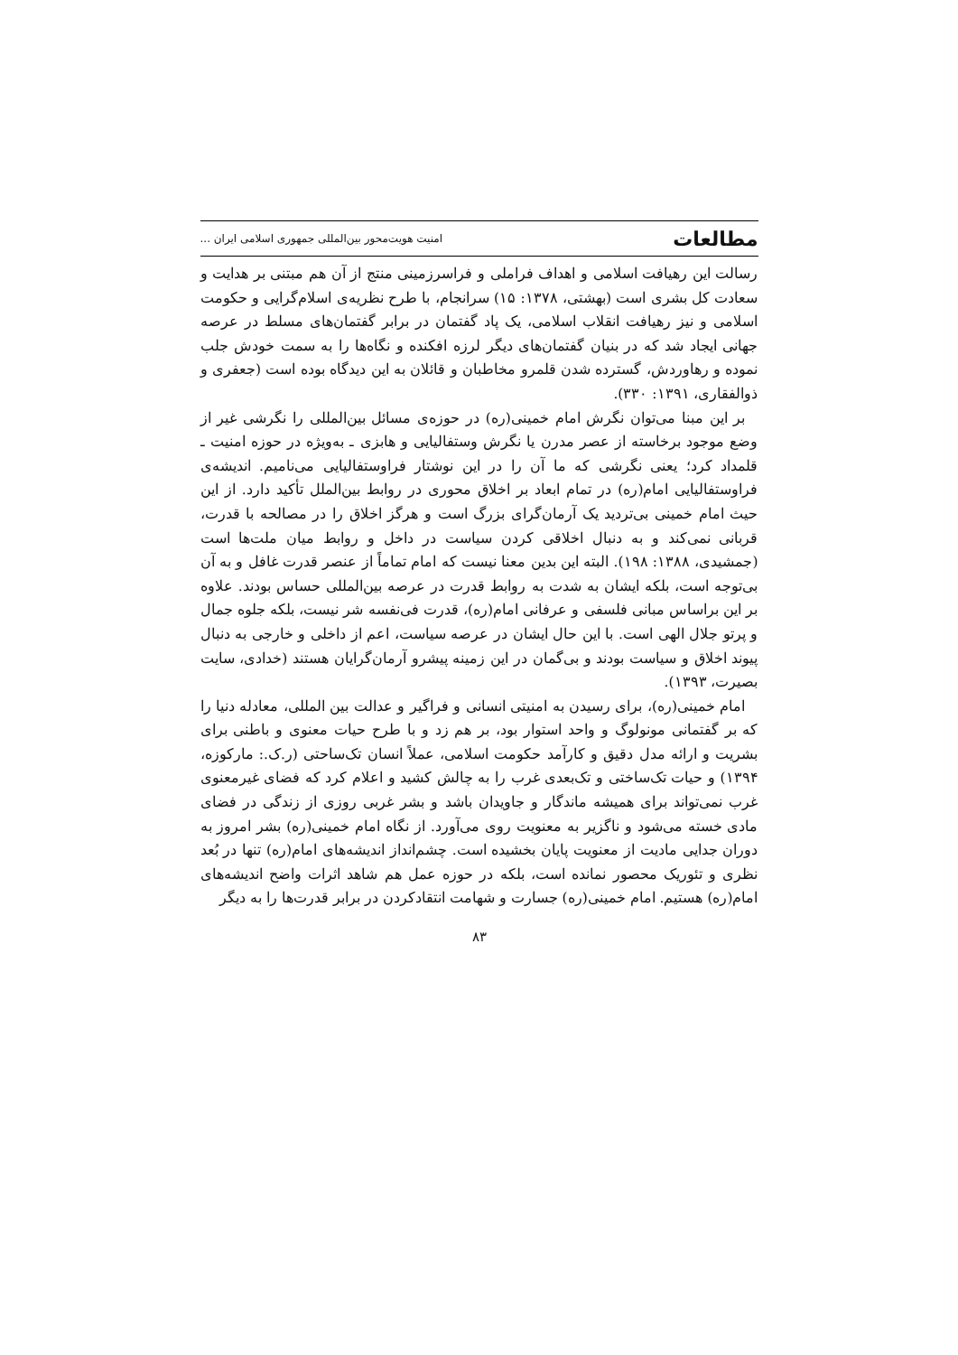مطالعات امنیت هویت‌محور بین‌المللی جمهوری اسلامی ایران ...
رسالت این رهیافت اسلامی و اهداف فراملی و فراسرزمینی منتج از آن هم مبتنی بر هدایت و سعادت کل بشری است (بهشتی، ۱۳۷۸: ۱۵) سرانجام، با طرح نظریه‌ی اسلام‌گرایی و حکومت اسلامی و نیز رهیافت انقلاب اسلامی، یک پاد گفتمان در برابر گفتمان‌های مسلط در عرصه جهانی ایجاد شد که در بنیان گفتمان‌های دیگر لرزه افکنده و نگاه‌ها را به سمت خودش جلب نموده و رهاوردش، گسترده شدن قلمرو مخاطبان و قائلان به این دیدگاه بوده است (جعفری و ذوالفقاری، ۱۳۹۱: ۳۳۰).
بر این مبنا می‌توان نگرش امام خمینی(ره) در حوزه‌ی مسائل بین‌المللی را نگرشی غیر از وضع موجود برخاسته از عصر مدرن یا نگرش وستفالیایی و هابزی ـ به‌ویژه در حوزه امنیت ـ قلمداد کرد؛ یعنی نگرشی که ما آن را در این نوشتار فراوستفالیایی می‌نامیم. اندیشه‌ی فراوستفالیایی امام(ره) در تمام ابعاد بر اخلاق محوری در روابط بین‌الملل تأکید دارد. از این حیث امام خمینی بی‌تردید یک آرمان‌گرای بزرگ است و هرگز اخلاق را در مصالحه با قدرت، قربانی نمی‌کند و به دنبال اخلاقی کردن سیاست در داخل و روابط میان ملت‌ها است (جمشیدی، ۱۳۸۸: ۱۹۸). البته این بدین معنا نیست که امام تماماً از عنصر قدرت غافل و به آن بی‌توجه است، بلکه ایشان به شدت به روابط قدرت در عرصه بین‌المللی حساس بودند. علاوه بر این براساس مبانی فلسفی و عرفانی امام(ره)، قدرت فی‌نفسه شر نیست، بلکه جلوه جمال و پرتو جلال الهی است. با این حال ایشان در عرصه سیاست، اعم از داخلی و خارجی به دنبال پیوند اخلاق و سیاست بودند و بی‌گمان در این زمینه پیشرو آرمان‌گرایان هستند (خدادی، سایت بصیرت، ۱۳۹۳).
امام خمینی(ره)، برای رسیدن به امنیتی انسانی و فراگیر و عدالت بین المللی، معادله دنیا را که بر گفتمانی مونولوگ و واحد استوار بود، بر هم زد و با طرح حیات معنوی و باطنی برای بشریت و ارائه مدل دقیق و کارآمد حکومت اسلامی، عملاً انسان تک‌ساحتی (ر.ک.: مارکوزه، ۱۳۹۴) و حیات تک‌ساختی و تک‌بعدی غرب را به چالش کشید و اعلام کرد که فضای غیرمعنوی غرب نمی‌تواند برای همیشه ماندگار و جاویدان باشد و بشر غربی روزی از زندگی در فضای مادی خسته می‌شود و ناگزیر به معنویت روی می‌آورد. از نگاه امام خمینی(ره) بشر امروز به دوران جدایی مادیت از معنویت پایان بخشیده است. چشم‌انداز اندیشه‌های امام(ره) تنها در بُعد نظری و تئوریک محصور نمانده است، بلکه در حوزه عمل هم شاهد اثرات واضح اندیشه‌های امام(ره) هستیم. امام خمینی(ره) جسارت و شهامت انتقادکردن در برابر قدرت‌ها را به دیگر
۸۳